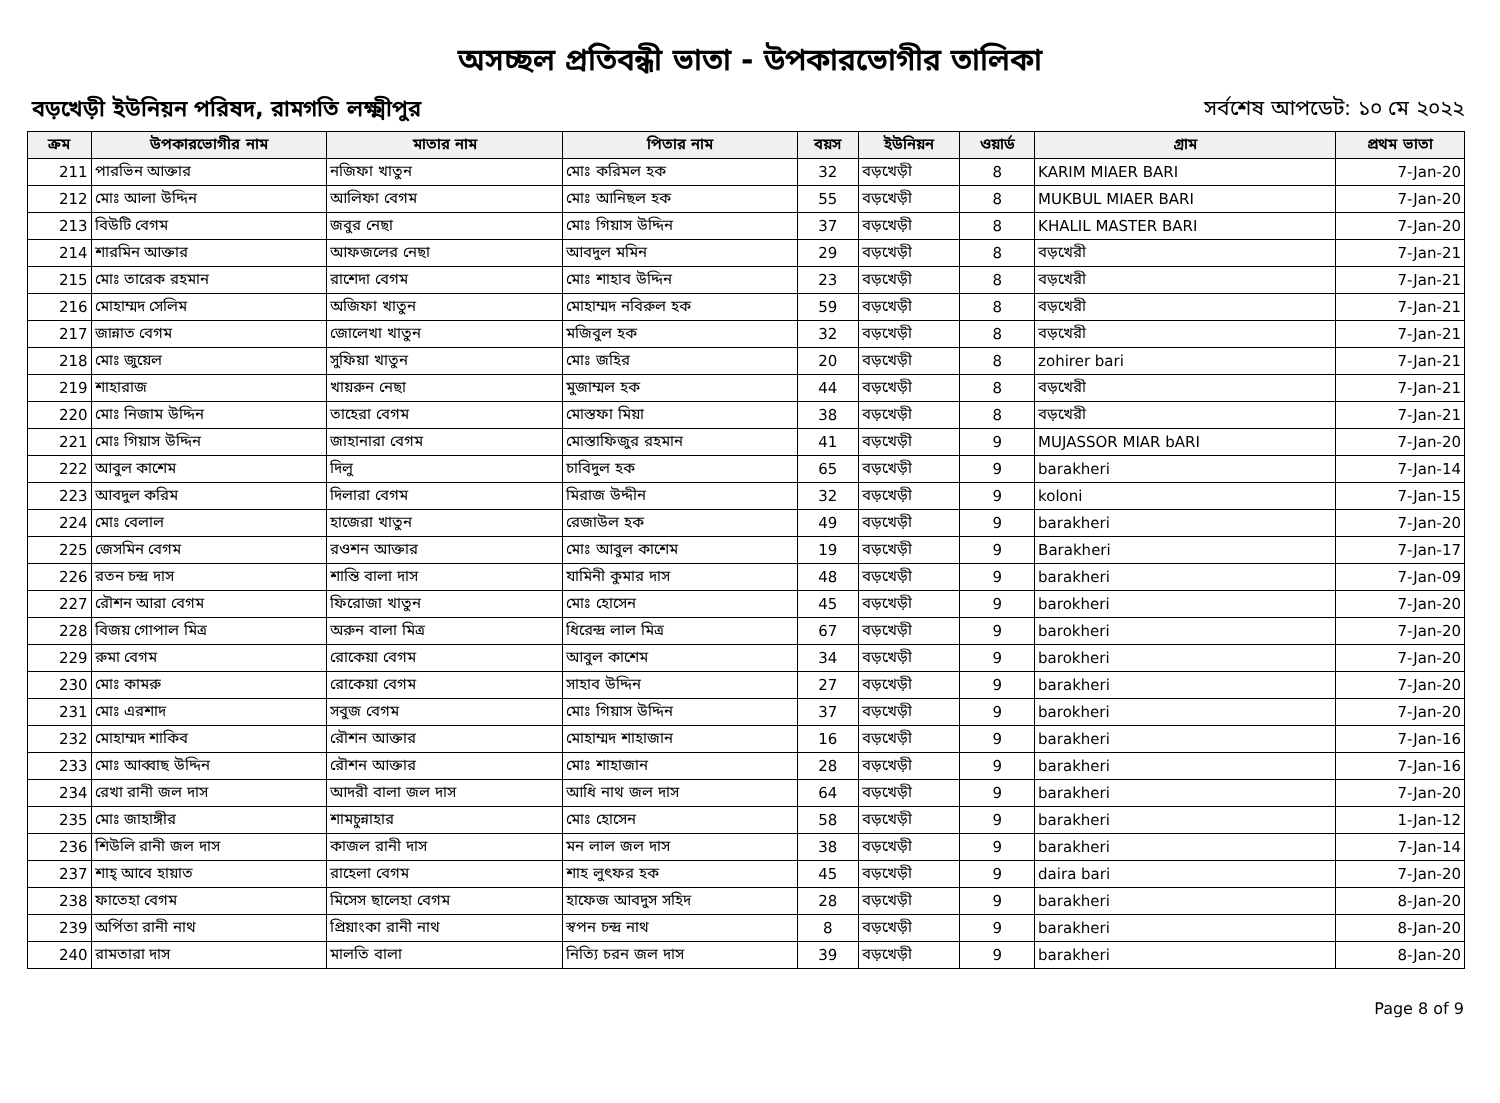অসচ্ছল প্রতিবন্ধী ভাতা - উপকারভোগীর তালিকা
বড়খেড়ী ইউনিয়ন পরিষদ, রামগতি লক্ষ্মীপুর সর্বশেষ আপডেট: ১০ মে ২০২২
| ক্রম | উপকারভোগীর নাম | মাতার নাম | পিতার নাম | বয়স | ইউনিয়ন | ওয়ার্ড | গ্রাম | প্রথম ভাতা |
| --- | --- | --- | --- | --- | --- | --- | --- | --- |
| 211 | পারভিন আক্তার | নজিফা খাতুন | মোঃ করিমল হক | 32 | বড়খেড়ী | 8 | KARIM MIAER BARI | 7-Jan-20 |
| 212 | মোঃ আলা উদ্দিন | আলিফা বেগম | মোঃ আনিছল হক | 55 | বড়খেড়ী | 8 | MUKBUL MIAER BARI | 7-Jan-20 |
| 213 | বিউটি বেগম | জবুর নেছা | মোঃ গিয়াস উদ্দিন | 37 | বড়খেড়ী | 8 | KHALIL MASTER BARI | 7-Jan-20 |
| 214 | শারমিন আক্তার | আফজলের নেছা | আবদুল মমিন | 29 | বড়খেড়ী | 8 | বড়খেরী | 7-Jan-21 |
| 215 | মোঃ তারেক রহমান | রাশেদা বেগম | মোঃ শাহাব উদ্দিন | 23 | বড়খেড়ী | 8 | বড়খেরী | 7-Jan-21 |
| 216 | মোহাম্মদ সেলিম | অজিফা খাতুন | মোহাম্মদ নবিরুল হক | 59 | বড়খেড়ী | 8 | বড়খেরী | 7-Jan-21 |
| 217 | জান্নাত বেগম | জোলেখা খাতুন | মজিবুল হক | 32 | বড়খেড়ী | 8 | বড়খেরী | 7-Jan-21 |
| 218 | মোঃ জুয়েল | সুফিয়া খাতুন | মোঃ জহির | 20 | বড়খেড়ী | 8 | zohirer bari | 7-Jan-21 |
| 219 | শাহারাজ | খায়রুন নেছা | মুজাম্মল হক | 44 | বড়খেড়ী | 8 | বড়খেরী | 7-Jan-21 |
| 220 | মোঃ নিজাম উদ্দিন | তাহেরা বেগম | মোস্তফা মিয়া | 38 | বড়খেড়ী | 8 | বড়খেরী | 7-Jan-21 |
| 221 | মোঃ গিয়াস উদ্দিন | জাহানারা বেগম | মোস্তাফিজুর রহমান | 41 | বড়খেড়ী | 9 | MUJASSOR MIAR bARI | 7-Jan-20 |
| 222 | আবুল কাশেম | দিলু | চাবিদুল হক | 65 | বড়খেড়ী | 9 | barakheri | 7-Jan-14 |
| 223 | আবদুল করিম | দিলারা বেগম | মিরাজ উদ্দীন | 32 | বড়খেড়ী | 9 | koloni | 7-Jan-15 |
| 224 | মোঃ বেলাল | হাজেরা খাতুন | রেজাউল হক | 49 | বড়খেড়ী | 9 | barakheri | 7-Jan-20 |
| 225 | জেসমিন বেগম | রওশন আক্তার | মোঃ আবুল কাশেম | 19 | বড়খেড়ী | 9 | Barakheri | 7-Jan-17 |
| 226 | রতন চন্দ্র দাস | শান্তি বালা দাস | যামিনী কুমার দাস | 48 | বড়খেড়ী | 9 | barakheri | 7-Jan-09 |
| 227 | রৌশন আরা বেগম | ফিরোজা খাতুন | মোঃ হোসেন | 45 | বড়খেড়ী | 9 | barokheri | 7-Jan-20 |
| 228 | বিজয় গোপাল মিত্র | অরুন বালা মিত্র | ধিরেন্দ্র লাল মিত্র | 67 | বড়খেড়ী | 9 | barokheri | 7-Jan-20 |
| 229 | রুমা বেগম | রোকেয়া বেগম | আবুল কাশেম | 34 | বড়খেড়ী | 9 | barokheri | 7-Jan-20 |
| 230 | মোঃ কামরু | রোকেয়া বেগম | সাহাব উদ্দিন | 27 | বড়খেড়ী | 9 | barakheri | 7-Jan-20 |
| 231 | মোঃ এরশাদ | সবুজ বেগম | মোঃ গিয়াস উদ্দিন | 37 | বড়খেড়ী | 9 | barokheri | 7-Jan-20 |
| 232 | মোহাম্মদ শাকিব | রৌশন আক্তার | মোহাম্মদ শাহাজান | 16 | বড়খেড়ী | 9 | barakheri | 7-Jan-16 |
| 233 | মোঃ আব্বাছ উদ্দিন | রৌশন আক্তার | মোঃ শাহাজান | 28 | বড়খেড়ী | 9 | barakheri | 7-Jan-16 |
| 234 | রেখা রানী জল দাস | আদরী বালা জল দাস | আধি নাথ জল দাস | 64 | বড়খেড়ী | 9 | barakheri | 7-Jan-20 |
| 235 | মোঃ জাহাঙ্গীর | শামচুন্নাহার | মোঃ হোসেন | 58 | বড়খেড়ী | 9 | barakheri | 1-Jan-12 |
| 236 | শিউলি রানী জল দাস | কাজল রানী দাস | মন লাল জল দাস | 38 | বড়খেড়ী | 9 | barakheri | 7-Jan-14 |
| 237 | শাহ্ আবে হায়াত | রাহেলা বেগম | শাহ লুৎফর হক | 45 | বড়খেড়ী | 9 | daira bari | 7-Jan-20 |
| 238 | ফাতেহা বেগম | মিসেস ছালেহা বেগম | হাফেজ আবদুস সহিদ | 28 | বড়খেড়ী | 9 | barakheri | 8-Jan-20 |
| 239 | অর্পিতা রানী নাথ | প্রিয়াংকা রানী নাথ | স্বপন চন্দ্র নাথ | 8 | বড়খেড়ী | 9 | barakheri | 8-Jan-20 |
| 240 | রামতারা দাস | মালতি বালা | নিত্যি চরন জল দাস | 39 | বড়খেড়ী | 9 | barakheri | 8-Jan-20 |
Page 8 of 9